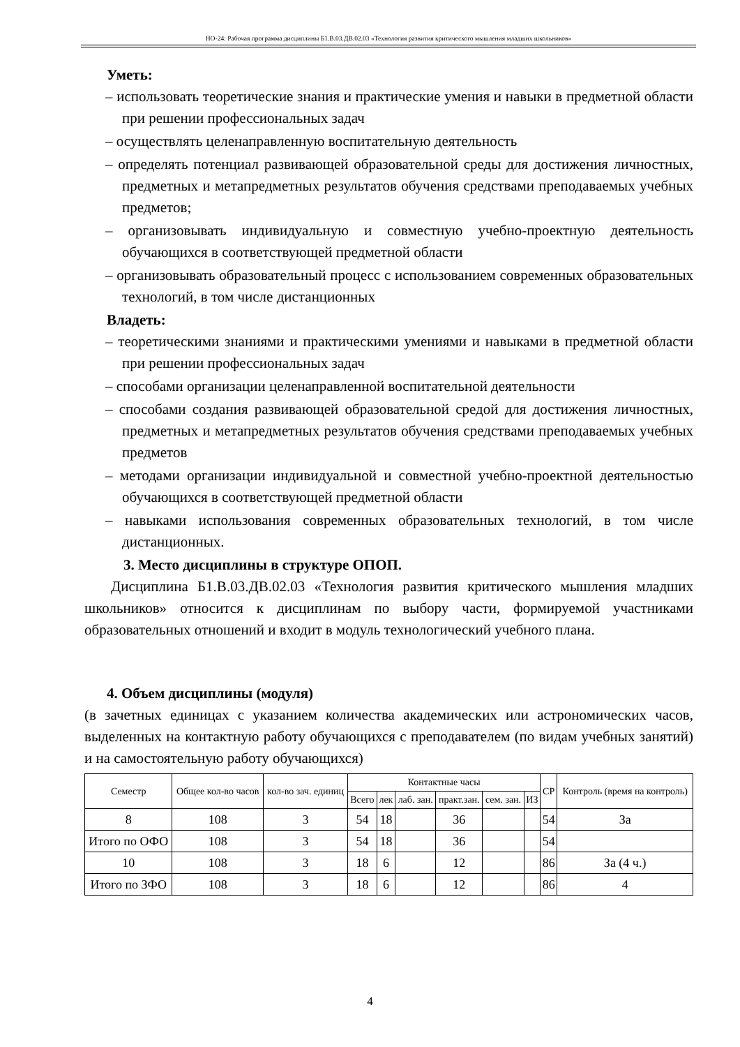НО-24: Рабочая программа дисциплины Б1.В.03.ДВ.02.03 «Технология развития критического мышления младших школьников»
Уметь:
– использовать теоретические знания и практические умения и навыки в предметной области при решении профессиональных задач
– осуществлять целенаправленную воспитательную деятельность
– определять потенциал развивающей образовательной среды для достижения личностных, предметных и метапредметных результатов обучения средствами преподаваемых учебных предметов;
– организовывать индивидуальную и совместную учебно-проектную деятельность обучающихся в соответствующей предметной области
– организовывать образовательный процесс с использованием современных образовательных технологий, в том числе дистанционных
Владеть:
– теоретическими знаниями и практическими умениями и навыками в предметной области при решении профессиональных задач
– способами организации целенаправленной воспитательной деятельности
– способами создания развивающей образовательной средой для достижения личностных, предметных и метапредметных результатов обучения средствами преподаваемых учебных предметов
– методами организации индивидуальной и совместной учебно-проектной деятельностью обучающихся в соответствующей предметной области
– навыками использования современных образовательных технологий, в том числе дистанционных.
3. Место дисциплины в структуре ОПОП.
Дисциплина Б1.В.03.ДВ.02.03 «Технология развития критического мышления младших школьников» относится к дисциплинам по выбору части, формируемой участниками образовательных отношений и входит в модуль технологический учебного плана.
4. Объем дисциплины (модуля)
(в зачетных единицах с указанием количества академических или астрономических часов, выделенных на контактную работу обучающихся с преподавателем (по видам учебных занятий) и на самостоятельную работу обучающихся)
| Семестр | Общее кол-во часов | кол-во зач. единиц | Контактные часы | | | | | | СР | Контроль (время на контроль) |
| --- | --- | --- | --- | --- | --- | --- | --- | --- | --- | --- |
| | | | Всего | лек | лаб. зан. | практ.зан. | сем. зан. | ИЗ | | |
| 8 | 108 | 3 | 54 | 18 | | 36 | | | 54 | За |
| Итого по ОФО | 108 | 3 | 54 | 18 | | 36 | | | 54 | |
| 10 | 108 | 3 | 18 | 6 | | 12 | | | 86 | За (4 ч.) |
| Итого по ЗФО | 108 | 3 | 18 | 6 | | 12 | | | 86 | 4 |
4